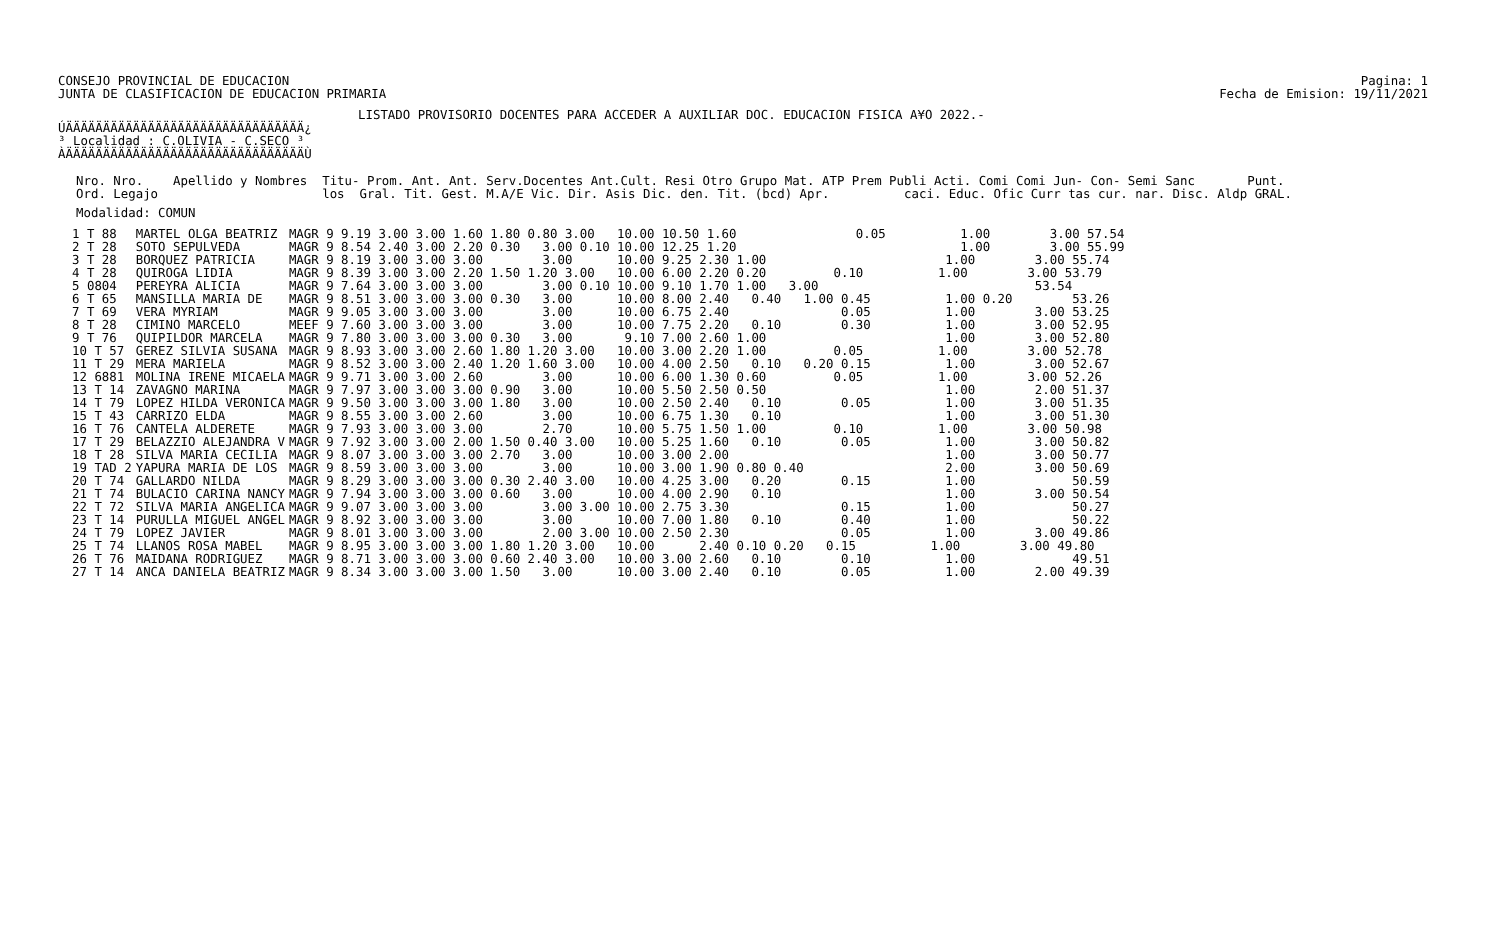CONSEJO PROVINCIAL DE EDUCACION
JUNTA DE CLASIFICACION DE EDUCACION PRIMARIA
Pagina: 1
Fecha de Emision: 19/11/2021
LISTADO PROVISORIO DOCENTES PARA ACCEDER A AUXILIAR DOC. EDUCACION FISICA A¥O 2022.-
ÚÄÄÄÄÄÄÄÄÄÄÄÄÄÄÄÄÄÄÄÄÄÄÄÄÄÄÄÄÄÄÄÄ¿
³ Localidad : C.OLIVIA - C.SECO ³
ÀÄÄÄÄÄÄÄÄÄÄÄÄÄÄÄÄÄÄÄÄÄÄÄÄÄÄÄÄÄÄÄÄÙ
Nro. Nro.    Apellido y Nombres  Titu- Prom. Ant. Ant. Serv.Docentes Ant.Cult. Resi Otro Grupo Mat. ATP Prem Publi Acti. Comi Comi Jun- Con- Semi Sanc       Punt.
Ord. Legajo                      los  Gral. Tit. Gest. M.A/E Vic. Dir. Asis Dic. den. Tit. (bcd) Apr.          caci. Educ. Ofic Curr tas cur. nar. Disc. Aldp GRAL.
Modalidad: COMUN
| 1 T 88 | MARTEL OLGA BEATRIZ | MAGR 9 9.19 3.00 3.00 1.60 1.80 0.80 3.00 10.00 10.50 1.60 0.05 1.00 3.00 57.54 |
| 2 T 28 | SOTO SEPULVEDA | MAGR 9 8.54 2.40 3.00 2.20 0.30 3.00 0.10 10.00 12.25 1.20 1.00 3.00 55.99 |
| 3 T 28 | BORQUEZ PATRICIA | MAGR 9 8.19 3.00 3.00 3.00 3.00 10.00 9.25 2.30 1.00 1.00 3.00 55.74 |
| 4 T 28 | QUIROGA LIDIA | MAGR 9 8.39 3.00 3.00 2.20 1.50 1.20 3.00 10.00 6.00 2.20 0.20 0.10 1.00 3.00 53.79 |
| 5 0804 | PEREYRA ALICIA | MAGR 9 7.64 3.00 3.00 3.00 3.00 0.10 10.00 9.10 1.70 1.00 3.00 53.54 |
| 6 T 65 | MANSILLA MARIA DE | MAGR 9 8.51 3.00 3.00 3.00 0.30 3.00 10.00 8.00 2.40 0.40 1.00 0.45 1.00 0.20 53.26 |
| 7 T 69 | VERA MYRIAM | MAGR 9 9.05 3.00 3.00 3.00 3.00 10.00 6.75 2.40 0.05 1.00 3.00 53.25 |
| 8 T 28 | CIMINO MARCELO | MEEF 9 7.60 3.00 3.00 3.00 3.00 10.00 7.75 2.20 0.10 0.30 1.00 3.00 52.95 |
| 9 T 76 | QUIPILDOR MARCELA | MAGR 9 7.80 3.00 3.00 3.00 0.30 3.00 9.10 7.00 2.60 1.00 1.00 3.00 52.80 |
| 10 T 57 | GEREZ SILVIA SUSANA | MAGR 9 8.93 3.00 3.00 2.60 1.80 1.20 3.00 10.00 3.00 2.20 1.00 0.05 1.00 3.00 52.78 |
| 11 T 29 | MERA MARIELA | MAGR 9 8.52 3.00 3.00 2.40 1.20 1.60 3.00 10.00 4.00 2.50 0.10 0.20 0.15 1.00 3.00 52.67 |
| 12 6881 | MOLINA IRENE MICAELA | MAGR 9 9.71 3.00 3.00 2.60 3.00 10.00 6.00 1.30 0.60 0.05 1.00 3.00 52.26 |
| 13 T 14 | ZAVAGNO MARINA | MAGR 9 7.97 3.00 3.00 3.00 0.90 3.00 10.00 5.50 2.50 0.50 1.00 2.00 51.37 |
| 14 T 79 | LOPEZ HILDA VERONICA | MAGR 9 9.50 3.00 3.00 3.00 1.80 3.00 10.00 2.50 2.40 0.10 0.05 1.00 3.00 51.35 |
| 15 T 43 | CARRIZO ELDA | MAGR 9 8.55 3.00 3.00 2.60 3.00 10.00 6.75 1.30 0.10 1.00 3.00 51.30 |
| 16 T 76 | CANTELA ALDERETE | MAGR 9 7.93 3.00 3.00 3.00 2.70 10.00 5.75 1.50 1.00 0.10 1.00 3.00 50.98 |
| 17 T 29 | BELAZZIO ALEJANDRA V | MAGR 9 7.92 3.00 3.00 2.00 1.50 0.40 3.00 10.00 5.25 1.60 0.10 0.05 1.00 3.00 50.82 |
| 18 T 28 | SILVA MARIA CECILIA | MAGR 9 8.07 3.00 3.00 3.00 2.70 3.00 10.00 3.00 2.00 1.00 3.00 50.77 |
| 19 TAD 2 | YAPURA MARIA DE LOS | MAGR 9 8.59 3.00 3.00 3.00 3.00 10.00 3.00 1.90 0.80 0.40 2.00 3.00 50.69 |
| 20 T 74 | GALLARDO NILDA | MAGR 9 8.29 3.00 3.00 3.00 0.30 2.40 3.00 10.00 4.25 3.00 0.20 0.15 1.00 50.59 |
| 21 T 74 | BULACIO CARINA NANCY | MAGR 9 7.94 3.00 3.00 3.00 0.60 3.00 10.00 4.00 2.90 0.10 1.00 3.00 50.54 |
| 22 T 72 | SILVA MARIA ANGELICA | MAGR 9 9.07 3.00 3.00 3.00 3.00 3.00 10.00 2.75 3.30 0.15 1.00 50.27 |
| 23 T 14 | PURULLA MIGUEL ANGEL | MAGR 9 8.92 3.00 3.00 3.00 3.00 10.00 7.00 1.80 0.10 0.40 1.00 50.22 |
| 24 T 79 | LOPEZ JAVIER | MAGR 9 8.01 3.00 3.00 3.00 2.00 3.00 10.00 2.50 2.30 0.05 1.00 3.00 49.86 |
| 25 T 74 | LLANOS ROSA MABEL | MAGR 9 8.95 3.00 3.00 3.00 1.80 1.20 3.00 10.00 2.40 0.10 0.20 0.15 1.00 3.00 49.80 |
| 26 T 76 | MAIDANA RODRIGUEZ | MAGR 9 8.71 3.00 3.00 3.00 0.60 2.40 3.00 10.00 3.00 2.60 0.10 0.10 1.00 49.51 |
| 27 T 14 | ANCA DANIELA BEATRIZ | MAGR 9 8.34 3.00 3.00 3.00 1.50 3.00 10.00 3.00 2.40 0.10 0.05 1.00 2.00 49.39 |